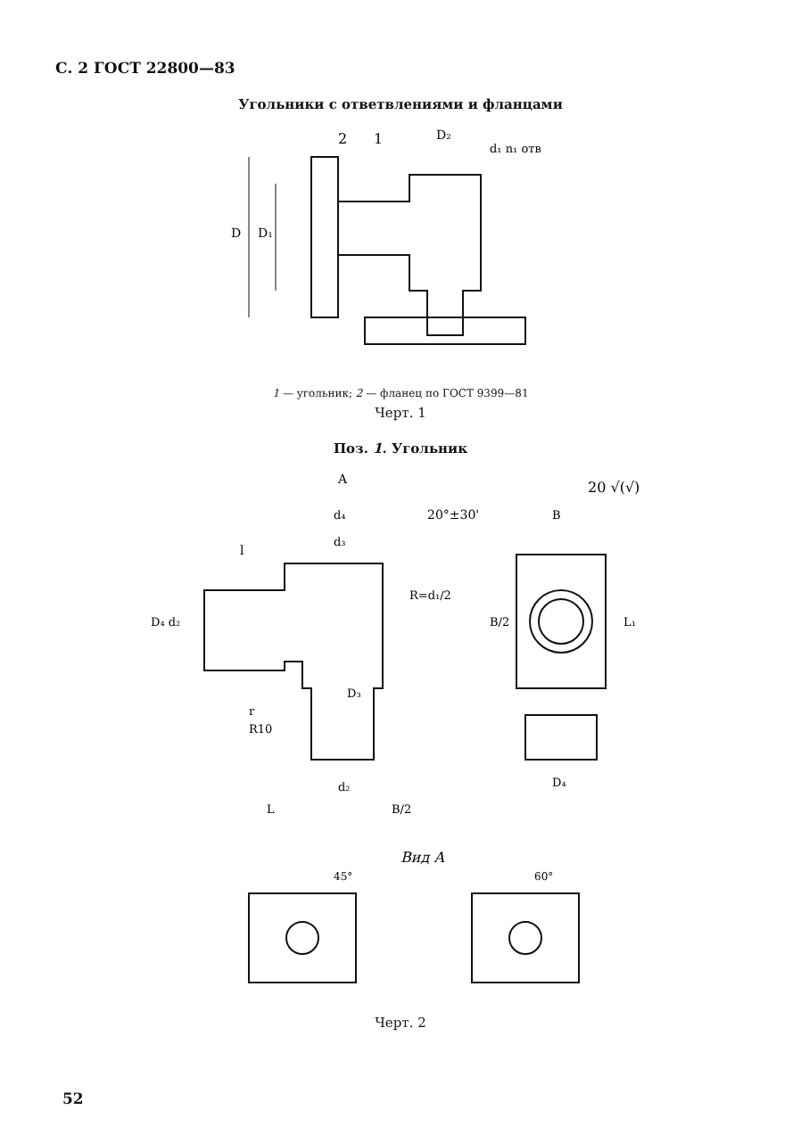С. 2 ГОСТ 22800—83
Угольники с ответвлениями и фланцами
2
1
D₂
d₁ n₁ отв
D
D₁
1 — угольник; 2 — фланец по ГОСТ 9399—81
Черт. 1
Поз. 1. Угольник
A
20 √(√)
20°±30'
l
d₄
d₃
R=d₁/2
D₄ d₂
D₃
r
R10
d₂
L
B/2
B
B/2
L₁
D₄
Вид А
45°
60°
Черт. 2
52